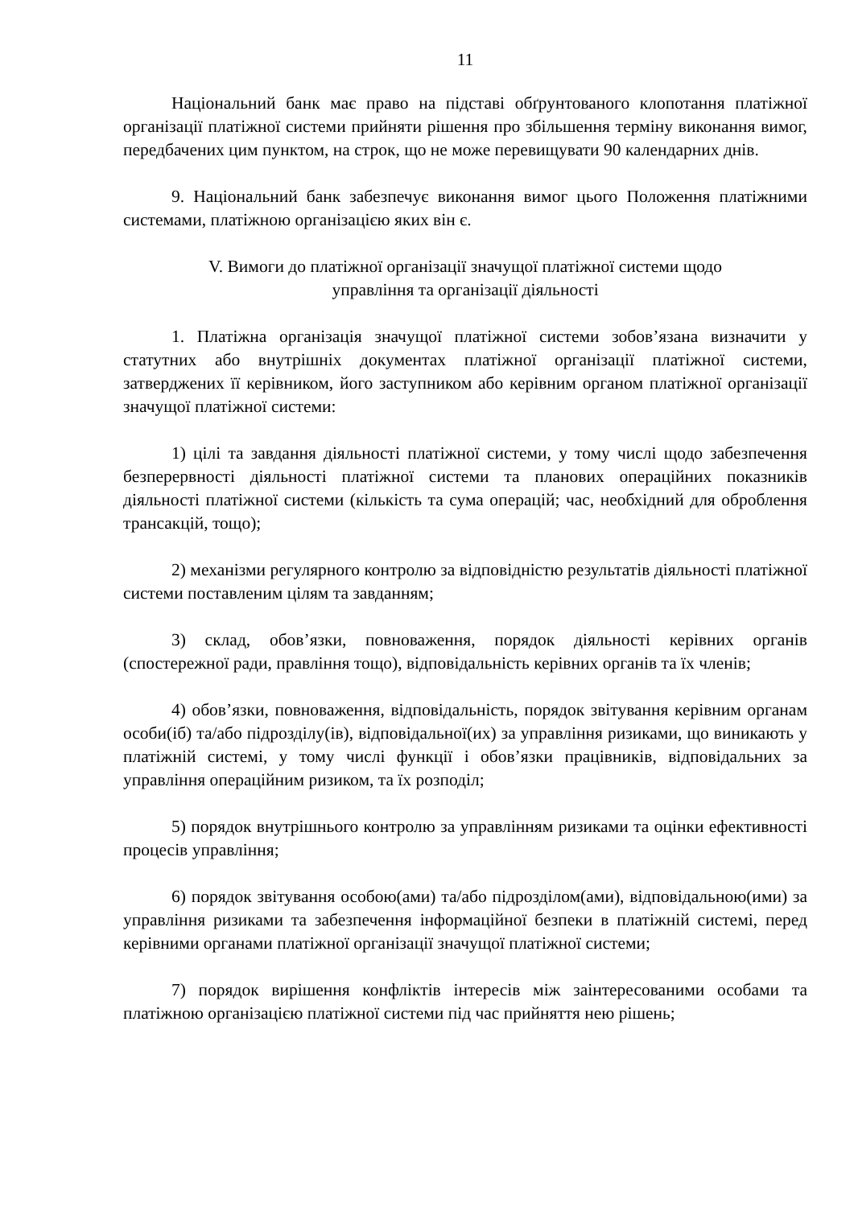11
Національний банк має право на підставі обґрунтованого клопотання платіжної організації платіжної системи прийняти рішення про збільшення терміну виконання вимог, передбачених цим пунктом, на строк, що не може перевищувати 90 календарних днів.
9. Національний банк забезпечує виконання вимог цього Положення платіжними системами, платіжною організацією яких він є.
V. Вимоги до платіжної організації значущої платіжної системи щодо
управління та організації діяльності
1. Платіжна організація значущої платіжної системи зобов’язана визначити у статутних або внутрішніх документах платіжної організації платіжної системи, затверджених її керівником, його заступником або керівним органом платіжної організації значущої платіжної системи:
1) цілі та завдання діяльності платіжної системи, у тому числі щодо забезпечення безперервності діяльності платіжної системи та планових операційних показників діяльності платіжної системи (кількість та сума операцій; час, необхідний для оброблення трансакцій, тощо);
2) механізми регулярного контролю за відповідністю результатів діяльності платіжної системи поставленим цілям та завданням;
3) склад, обов’язки, повноваження, порядок діяльності керівних органів (спостережної ради, правління тощо), відповідальність керівних органів та їх членів;
4) обов’язки, повноваження, відповідальність, порядок звітування керівним органам особи(іб) та/або підрозділу(ів), відповідальної(их) за управління ризиками, що виникають у платіжній системі, у тому числі функції і обов’язки працівників, відповідальних за управління операційним ризиком, та їх розподіл;
5) порядок внутрішнього контролю за управлінням ризиками та оцінки ефективності процесів управління;
6) порядок звітування особою(ами) та/або підрозділом(ами), відповідальною(ими) за управління ризиками та забезпечення інформаційної безпеки в платіжній системі, перед керівними органами платіжної організації значущої платіжної системи;
7) порядок вирішення конфліктів інтересів між заінтересованими особами та платіжною організацією платіжної системи під час прийняття нею рішень;